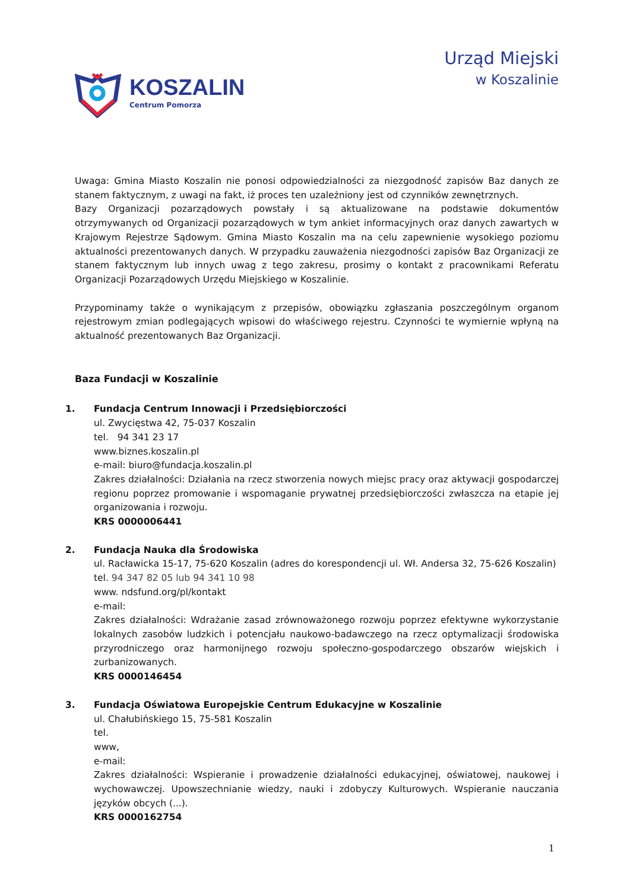KOSZALIN
Centrum Pomorza
Urząd Miejski
w Koszalinie
Uwaga: Gmina Miasto Koszalin nie ponosi odpowiedzialności za niezgodność zapisów Baz danych ze stanem faktycznym, z uwagi na fakt, iż proces ten uzależniony jest od czynników zewnętrznych.
Bazy Organizacji pozarządowych powstały i są aktualizowane na podstawie dokumentów otrzymywanych od Organizacji pozarządowych w tym ankiet informacyjnych oraz danych zawartych w Krajowym Rejestrze Sądowym. Gmina Miasto Koszalin ma na celu zapewnienie wysokiego poziomu aktualności prezentowanych danych. W przypadku zauważenia niezgodności zapisów Baz Organizacji ze stanem faktycznym lub innych uwag z tego zakresu, prosimy o kontakt z pracownikami Referatu Organizacji Pozarządowych Urzędu Miejskiego w Koszalinie.
Przypominamy także o wynikającym z przepisów, obowiązku zgłaszania poszczególnym organom rejestrowym zmian podlegających wpisowi do właściwego rejestru. Czynności te wymiernie wpłyną na aktualność prezentowanych Baz Organizacji.
Baza Fundacji w Koszalinie
1. Fundacja Centrum Innowacji i Przedsiębiorczości
ul. Zwycięstwa 42, 75-037 Koszalin
tel. 94 341 23 17
www.biznes.koszalin.pl
e-mail: biuro@fundacja.koszalin.pl
Zakres działalności: Działania na rzecz stworzenia nowych miejsc pracy oraz aktywacji gospodarczej regionu poprzez promowanie i wspomaganie prywatnej przedsiębiorczości zwłaszcza na etapie jej organizowania i rozwoju.
KRS 0000006441
2. Fundacja Nauka dla Środowiska
ul. Racławicka 15-17, 75-620 Koszalin (adres do korespondencji ul. Wł. Andersa 32, 75-626 Koszalin)
tel. 94 347 82 05 lub 94 341 10 98
www. ndsfund.org/pl/kontakt
e-mail:
Zakres działalności: Wdrażanie zasad zrównoważonego rozwoju poprzez efektywne wykorzystanie lokalnych zasobów ludzkich i potencjału naukowo-badawczego na rzecz optymalizacji środowiska przyrodniczego oraz harmonijnego rozwoju społeczno-gospodarczego obszarów wiejskich i zurbanizowanych.
KRS 0000146454
3. Fundacja Oświatowa Europejskie Centrum Edukacyjne w Koszalinie
ul. Chałubińskiego 15, 75-581 Koszalin
tel.
www,
e-mail:
Zakres działalności: Wspieranie i prowadzenie działalności edukacyjnej, oświatowej, naukowej i wychowawczej. Upowszechnianie wiedzy, nauki i zdobyczy Kulturowych. Wspieranie nauczania języków obcych (...).
KRS 0000162754
1